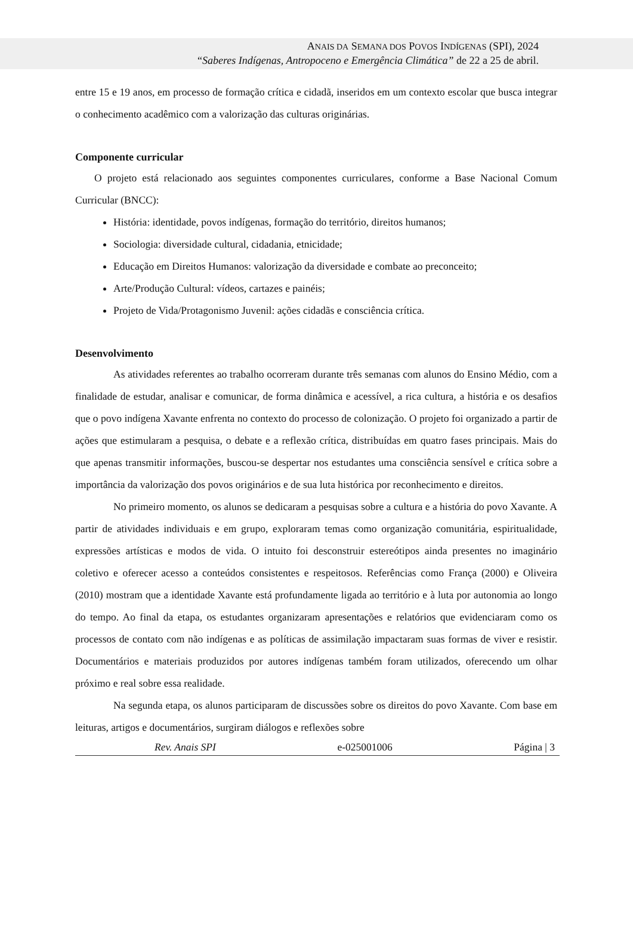ANAIS DA SEMANA DOS POVOS INDÍGENAS (SPI), 2024
“Saberes Indígenas, Antropoceno e Emergência Climática” de 22 a 25 de abril.
entre 15 e 19 anos, em processo de formação crítica e cidadã, inseridos em um contexto escolar que busca integrar o conhecimento acadêmico com a valorização das culturas originárias.
Componente curricular
O projeto está relacionado aos seguintes componentes curriculares, conforme a Base Nacional Comum Curricular (BNCC):
História: identidade, povos indígenas, formação do território, direitos humanos;
Sociologia: diversidade cultural, cidadania, etnicidade;
Educação em Direitos Humanos: valorização da diversidade e combate ao preconceito;
Arte/Produção Cultural: vídeos, cartazes e painéis;
Projeto de Vida/Protagonismo Juvenil: ações cidadãs e consciência crítica.
Desenvolvimento
As atividades referentes ao trabalho ocorreram durante três semanas com alunos do Ensino Médio, com a finalidade de estudar, analisar e comunicar, de forma dinâmica e acessível, a rica cultura, a história e os desafios que o povo indígena Xavante enfrenta no contexto do processo de colonização. O projeto foi organizado a partir de ações que estimularam a pesquisa, o debate e a reflexão crítica, distribuídas em quatro fases principais. Mais do que apenas transmitir informações, buscou-se despertar nos estudantes uma consciência sensível e crítica sobre a importância da valorização dos povos originários e de sua luta histórica por reconhecimento e direitos.
No primeiro momento, os alunos se dedicaram a pesquisas sobre a cultura e a história do povo Xavante. A partir de atividades individuais e em grupo, exploraram temas como organização comunitária, espiritualidade, expressões artísticas e modos de vida. O intuito foi desconstruir estereótipos ainda presentes no imaginário coletivo e oferecer acesso a conteúdos consistentes e respeitosos. Referências como França (2000) e Oliveira (2010) mostram que a identidade Xavante está profundamente ligada ao território e à luta por autonomia ao longo do tempo. Ao final da etapa, os estudantes organizaram apresentações e relatórios que evidenciaram como os processos de contato com não indígenas e as políticas de assimilação impactaram suas formas de viver e resistir. Documentários e materiais produzidos por autores indígenas também foram utilizados, oferecendo um olhar próximo e real sobre essa realidade.
Na segunda etapa, os alunos participaram de discussões sobre os direitos do povo Xavante. Com base em leituras, artigos e documentários, surgiram diálogos e reflexões sobre
Rev. Anais SPI e-025001006 Página | 3